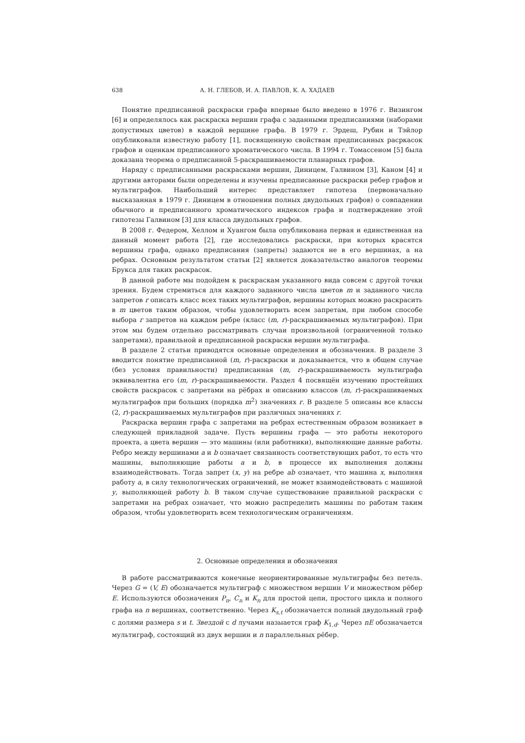638 А. Н. ГЛЕБОВ, И. А. ПАВЛОВ, К. А. ХАДАЕВ
Понятие предписанной раскраски графа впервые было введено в 1976 г. Визингом [6] и определялось как раскраска вершин графа с заданными предписаниями (наборами допустимых цветов) в каждой вершине графа. В 1979 г. Эрдеш, Рубин и Тэйлор опубликовали известную работу [1], посвященную свойствам предписанных расркасок графов и оценкам предписанного хроматического числа. В 1994 г. Томассеном [5] была доказана теорема о предписанной 5-раскрашиваемости планарных графов.
Наряду с предписанными раскрасками вершин, Диницем, Галвином [3], Каном [4] и другими авторами были определены и изучены предписанные раскраски ребер графов и мультиграфов. Наибольший интерес представляет гипотеза (первоначально высказанная в 1979 г. Диницем в отношении полных двудольных графов) о совпадении обычного и предписанного хроматического индексов графа и подтверждение этой гипотезы Галвином [3] для класса двудольных графов.
В 2008 г. Федером, Хеллом и Хуангом была опубликована первая и единственная на данный момент работа [2], где исследовались раскраски, при которых красятся вершины графа, однако предписания (запреты) задаются не в его вершинах, а на ребрах. Основным результатом статьи [2] является доказательство аналогов теоремы Брукса для таких раскрасок.
В данной работе мы подойдем к раскраскам указанного вида совсем с другой точки зрения. Будем стремиться для каждого заданного числа цветов m и заданного числа запретов r описать класс всех таких мультиграфов, вершины которых можно раскрасить в m цветов таким образом, чтобы удовлетворить всем запретам, при любом способе выбора r запретов на каждом ребре (класс (m, r)-раскрашиваемых мультиграфов). При этом мы будем отдельно рассматривать случаи произвольной (ограниченной только запретами), правильной и предписанной раскраски вершин мультиграфа.
В разделе 2 статьи приводятся основные определения и обозначения. В разделе 3 вводится понятие предписанной (m, r)-раскраски и доказывается, что в общем случае (без условия правильности) предписанная (m, r)-раскрашиваемость мультиграфа эквивалентна его (m, r)-раскрашиваемости. Раздел 4 посвящён изучению простейших свойств раскрасок с запретами на рёбрах и описанию классов (m, r)-раскрашиваемых мультиграфов при больших (порядка m<sup>2</sup>) значениях r. В разделе 5 описаны все классы (2, r)-раскрашиваемых мультиграфов при различных значениях r.
Раскраска вершин графа с запретами на ребрах естественным образом возникает в следующей прикладной задаче. Пусть вершины графа — это работы некоторого проекта, а цвета вершин — это машины (или работники), выполняющие данные работы. Ребро между вершинами a и b означает связанность соответствующих работ, то есть что машины, выполняющие работы a и b, в процессе их выполнения должны взаимодействовать. Тогда запрет (x, y) на ребре ab означает, что машина x, выполняя работу a, в силу технологических ограничений, не может взаимодействовать с машиной y, выполняющей работу b. В таком случае существование правильной раскраски с запретами на ребрах означает, что можно распределить машины по работам таким образом, чтобы удовлетворить всем технологическим ограничениям.
2. Основные определения и обозначения
В работе рассматриваются конечные неориентированные мультиграфы без петель. Через G = (V, E) обозначается мультиграф с множеством вершин V и множеством рёбер E. Используются обозначения P<sub>n</sub>, C<sub>n</sub> и K<sub>n</sub> для простой цепи, простого цикла и полного графа на n вершинах, соответственно. Через K<sub>s,t</sub> обозначается полный двудольный граф с долями размера s и t. Звездой с d лучами назыается граф K<sub>1,d</sub>. Через nE обозначается мультиграф, состоящий из двух вершин и n параллельных рёбер.